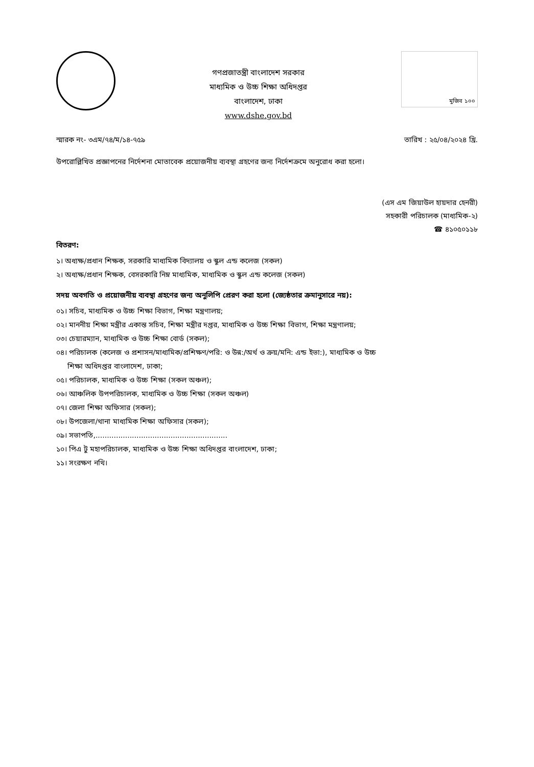গণপ্রজাতন্ত্রী বাংলাদেশ সরকার
মাধ্যমিক ও উচ্চ শিক্ষা অধিদপ্তর
বাংলাদেশ, ঢাকা
www.dshe.gov.bd
মুজিব ১০০
স্মারক নং- ৩এম/৭৪/ম/১৪-৭৫৯ তারিখ : ২৫/০৪/২০২৪ খ্রি.
উপরোল্লিখিত প্রজ্ঞাপনের নির্দেশনা মোতাবেক প্রয়োজনীয় ব্যবস্থা গ্রহণের জন্য নির্দেশক্রমে অনুরোধ করা হলো।
(এস এম জিয়াউল হায়দার হেনরী)
সহকারী পরিচালক (মাধ্যমিক-২)
☎ ৪১০৫০১১৮
বিতরণ:
১। অধ্যক্ষ/প্রধান শিক্ষক, সরকারি মাধ্যমিক বিদ্যালয় ও স্কুল এন্ড কলেজ (সকল)
২। অধ্যক্ষ/প্রধান শিক্ষক, বেসরকারি নিম্ন মাধ্যমিক, মাধ্যমিক ও স্কুল এন্ড কলেজ (সকল)
সদয় অবগতি ও প্রয়োজনীয় ব্যবস্থা গ্রহণের জন্য অনুলিপি প্রেরণ করা হলো (জ্যেষ্ঠতার ক্রমানুসারে নয়):
০১। সচিব, মাধ্যমিক ও উচ্চ শিক্ষা বিভাগ, শিক্ষা মন্ত্রণালয়;
০২। মাননীয় শিক্ষা মন্ত্রীর একান্ত সচিব, শিক্ষা মন্ত্রীর দপ্তর, মাধ্যমিক ও উচ্চ শিক্ষা বিভাগ, শিক্ষা মন্ত্রণালয়;
০৩। চেয়ারম্যান, মাধ্যমিক ও উচ্চ শিক্ষা বোর্ড (সকল);
০৪। পরিচালক (কলেজ ও প্রশাসন/মাধ্যমিক/প্রশিক্ষণ/পরি: ও উন্ন:/অর্থ ও ক্রয়/মনি: এন্ড ইভা:), মাধ্যমিক ও উচ্চ
শিক্ষা অধিদপ্তর বাংলাদেশ, ঢাকা;
০৫। পরিচালক, মাধ্যমিক ও উচ্চ শিক্ষা (সকল অঞ্চল);
০৬। আঞ্চলিক উপপরিচালক, মাধ্যমিক ও উচ্চ শিক্ষা (সকল অঞ্চল)
০৭। জেলা শিক্ষা অফিসার (সকল);
০৮। উপজেলা/থানা মাধ্যমিক শিক্ষা অফিসার (সকল);
০৯। সভাপতি,..........................................................
১০। পিএ টু মহাপরিচালক, মাধ্যমিক ও উচ্চ শিক্ষা অধিদপ্তর বাংলাদেশ, ঢাকা;
১১। সংরক্ষণ নথি।